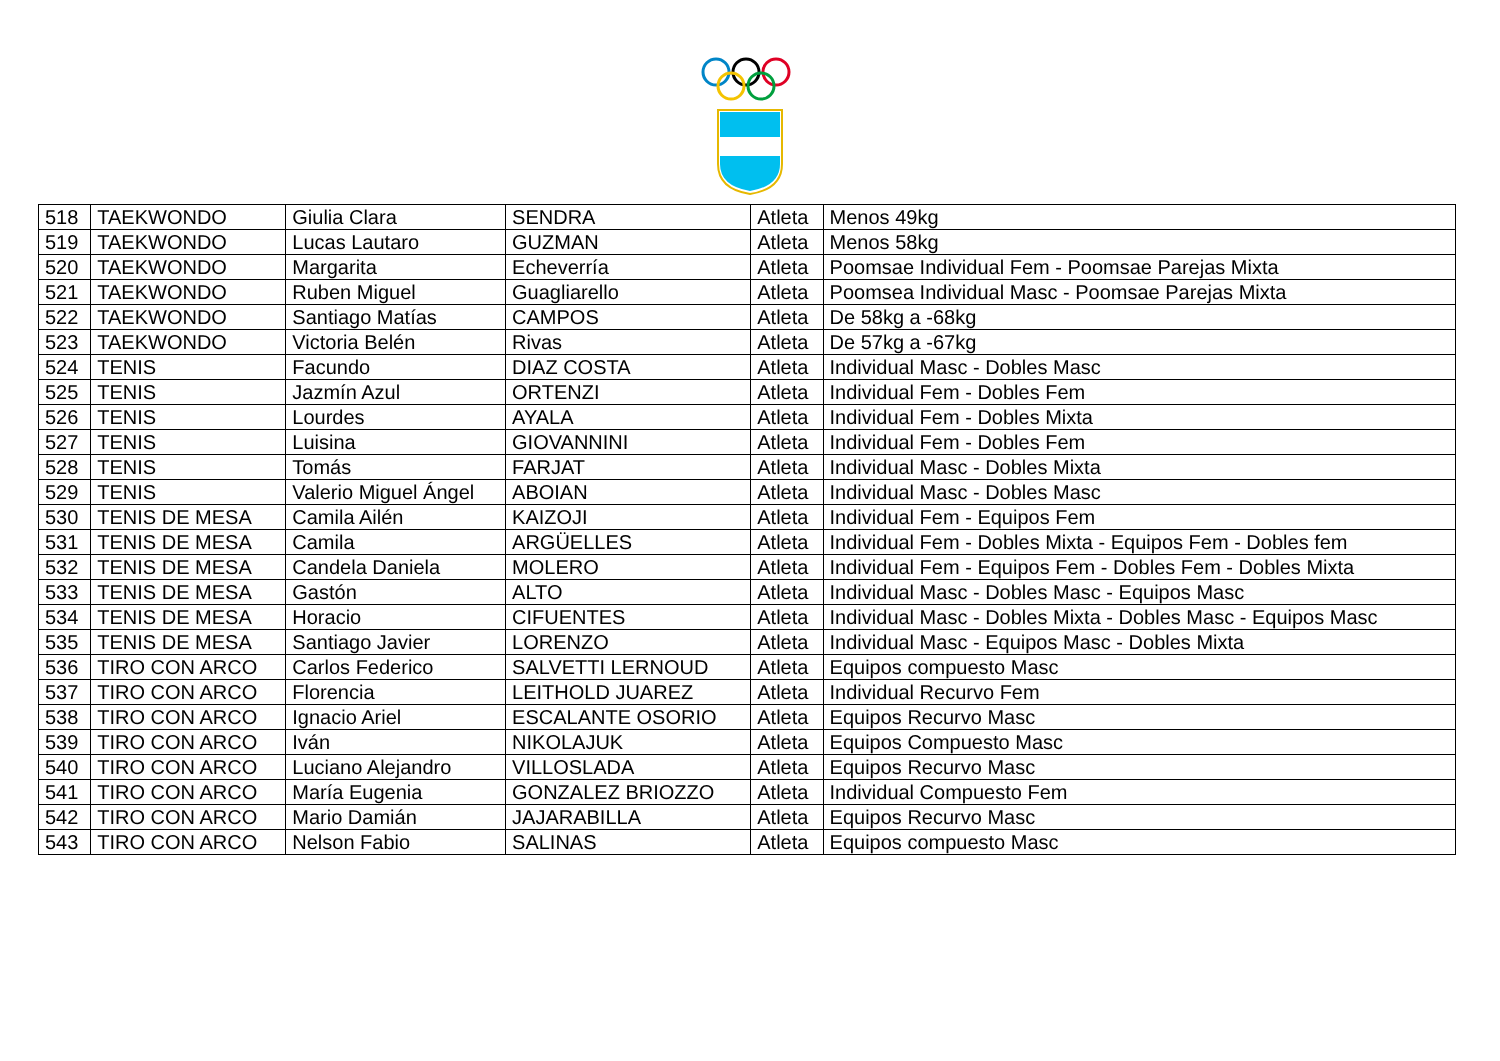| 518 | TAEKWONDO | Giulia Clara | SENDRA | Atleta | Menos 49kg |
| 519 | TAEKWONDO | Lucas Lautaro | GUZMAN | Atleta | Menos 58kg |
| 520 | TAEKWONDO | Margarita | Echeverría | Atleta | Poomsae Individual Fem - Poomsae Parejas Mixta |
| 521 | TAEKWONDO | Ruben Miguel | Guagliarello | Atleta | Poomsea Individual Masc - Poomsae Parejas Mixta |
| 522 | TAEKWONDO | Santiago Matías | CAMPOS | Atleta | De 58kg a -68kg |
| 523 | TAEKWONDO | Victoria Belén | Rivas | Atleta | De 57kg a -67kg |
| 524 | TENIS | Facundo | DIAZ COSTA | Atleta | Individual Masc - Dobles Masc |
| 525 | TENIS | Jazmín Azul | ORTENZI | Atleta | Individual Fem - Dobles Fem |
| 526 | TENIS | Lourdes | AYALA | Atleta | Individual Fem - Dobles Mixta |
| 527 | TENIS | Luisina | GIOVANNINI | Atleta | Individual Fem - Dobles Fem |
| 528 | TENIS | Tomás | FARJAT | Atleta | Individual Masc - Dobles Mixta |
| 529 | TENIS | Valerio Miguel Ángel | ABOIAN | Atleta | Individual Masc - Dobles Masc |
| 530 | TENIS DE MESA | Camila Ailén | KAIZOJI | Atleta | Individual Fem - Equipos Fem |
| 531 | TENIS DE MESA | Camila | ARGÜELLES | Atleta | Individual Fem - Dobles Mixta - Equipos Fem - Dobles fem |
| 532 | TENIS DE MESA | Candela Daniela | MOLERO | Atleta | Individual Fem - Equipos Fem - Dobles Fem - Dobles Mixta |
| 533 | TENIS DE MESA | Gastón | ALTO | Atleta | Individual Masc - Dobles Masc - Equipos Masc |
| 534 | TENIS DE MESA | Horacio | CIFUENTES | Atleta | Individual Masc - Dobles Mixta - Dobles Masc - Equipos Masc |
| 535 | TENIS DE MESA | Santiago Javier | LORENZO | Atleta | Individual Masc - Equipos Masc - Dobles Mixta |
| 536 | TIRO CON ARCO | Carlos Federico | SALVETTI LERNOUD | Atleta | Equipos compuesto Masc |
| 537 | TIRO CON ARCO | Florencia | LEITHOLD JUAREZ | Atleta | Individual Recurvo Fem |
| 538 | TIRO CON ARCO | Ignacio Ariel | ESCALANTE OSORIO | Atleta | Equipos Recurvo Masc |
| 539 | TIRO CON ARCO | Iván | NIKOLAJUK | Atleta | Equipos Compuesto Masc |
| 540 | TIRO CON ARCO | Luciano Alejandro | VILLOSLADA | Atleta | Equipos Recurvo Masc |
| 541 | TIRO CON ARCO | María Eugenia | GONZALEZ BRIOZZO | Atleta | Individual Compuesto Fem |
| 542 | TIRO CON ARCO | Mario Damián | JAJARABILLA | Atleta | Equipos Recurvo Masc |
| 543 | TIRO CON ARCO | Nelson Fabio | SALINAS | Atleta | Equipos compuesto Masc |